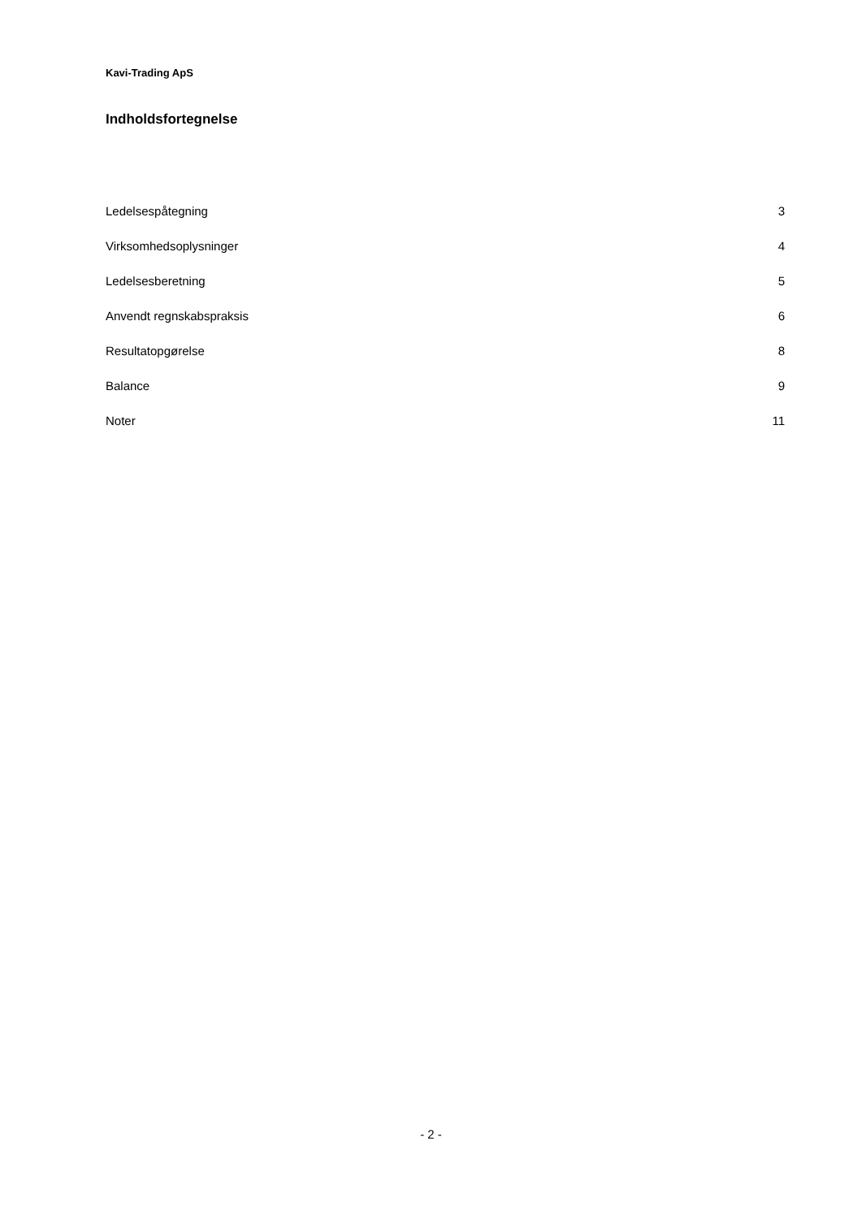Kavi-Trading ApS
Indholdsfortegnelse
| Ledelsespåtegning | 3 |
| Virksomhedsoplysninger | 4 |
| Ledelsesberetning | 5 |
| Anvendt regnskabspraksis | 6 |
| Resultatopgørelse | 8 |
| Balance | 9 |
| Noter | 11 |
- 2 -